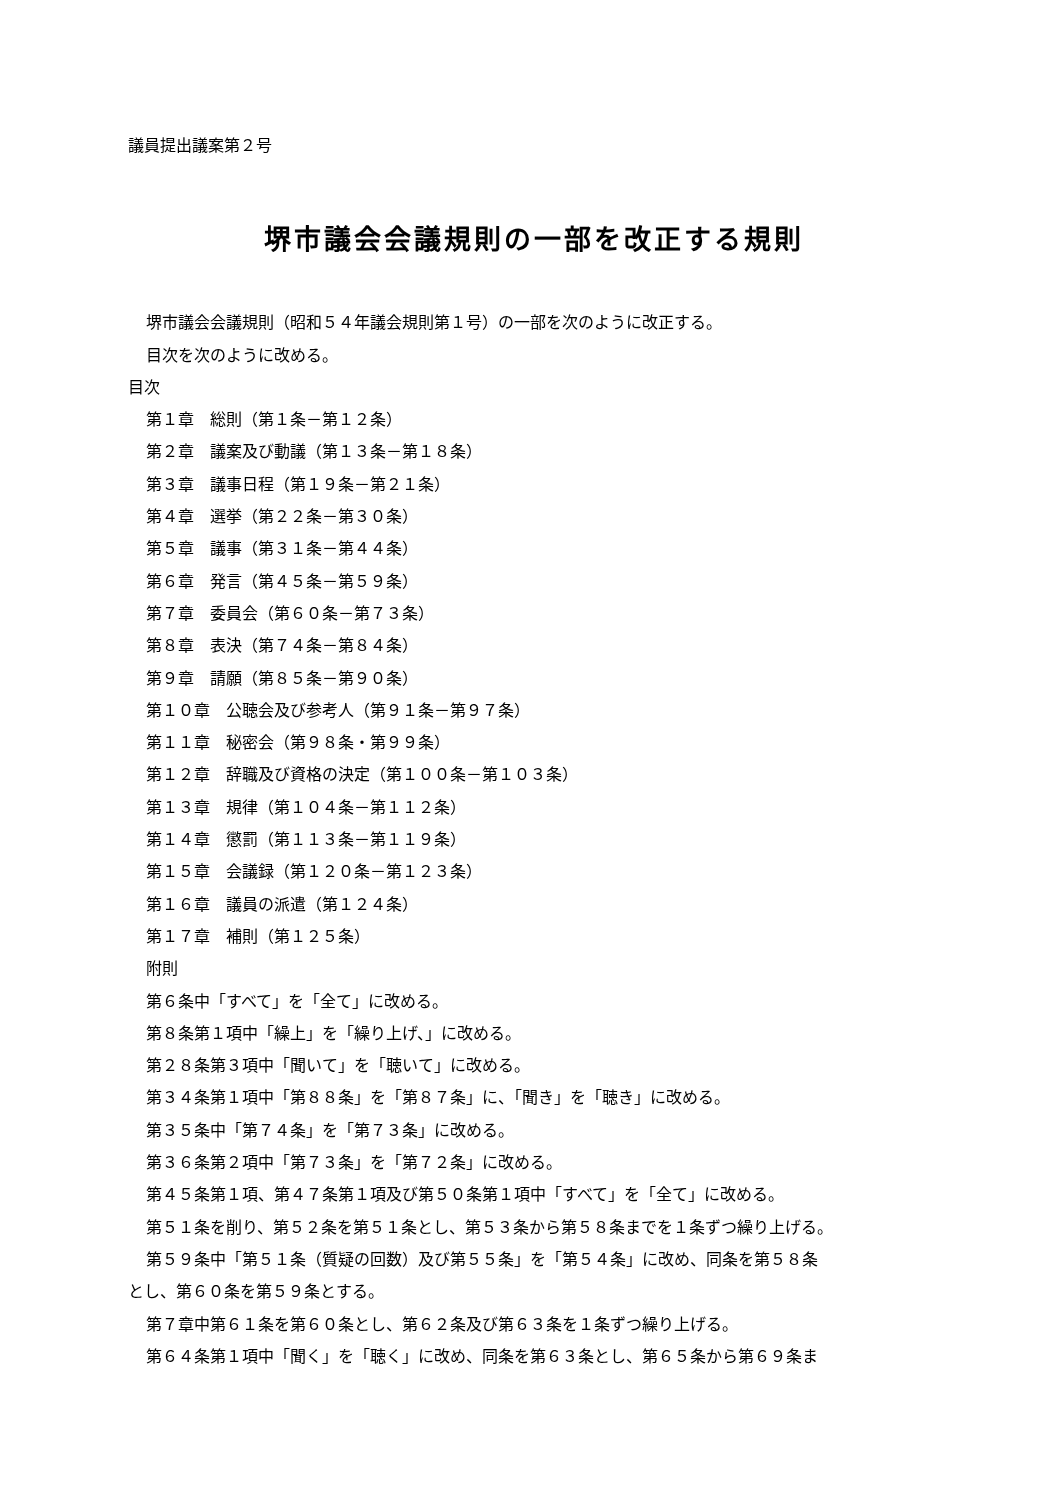議員提出議案第２号
堺市議会会議規則の一部を改正する規則
堺市議会会議規則（昭和５４年議会規則第１号）の一部を次のように改正する。
目次を次のように改める。
目次
第１章　総則（第１条－第１２条）
第２章　議案及び動議（第１３条－第１８条）
第３章　議事日程（第１９条－第２１条）
第４章　選挙（第２２条－第３０条）
第５章　議事（第３１条－第４４条）
第６章　発言（第４５条－第５９条）
第７章　委員会（第６０条－第７３条）
第８章　表決（第７４条－第８４条）
第９章　請願（第８５条－第９０条）
第１０章　公聴会及び参考人（第９１条－第９７条）
第１１章　秘密会（第９８条・第９９条）
第１２章　辞職及び資格の決定（第１００条－第１０３条）
第１３章　規律（第１０４条－第１１２条）
第１４章　懲罰（第１１３条－第１１９条）
第１５章　会議録（第１２０条－第１２３条）
第１６章　議員の派遣（第１２４条）
第１７章　補則（第１２５条）
附則
第６条中「すべて」を「全て」に改める。
第８条第１項中「繰上」を「繰り上げ、」に改める。
第２８条第３項中「聞いて」を「聴いて」に改める。
第３４条第１項中「第８８条」を「第８７条」に、「聞き」を「聴き」に改める。
第３５条中「第７４条」を「第７３条」に改める。
第３６条第２項中「第７３条」を「第７２条」に改める。
第４５条第１項、第４７条第１項及び第５０条第１項中「すべて」を「全て」に改める。
第５１条を削り、第５２条を第５１条とし、第５３条から第５８条までを１条ずつ繰り上げる。
第５９条中「第５１条（質疑の回数）及び第５５条」を「第５４条」に改め、同条を第５８条
とし、第６０条を第５９条とする。
第７章中第６１条を第６０条とし、第６２条及び第６３条を１条ずつ繰り上げる。
第６４条第１項中「聞く」を「聴く」に改め、同条を第６３条とし、第６５条から第６９条ま